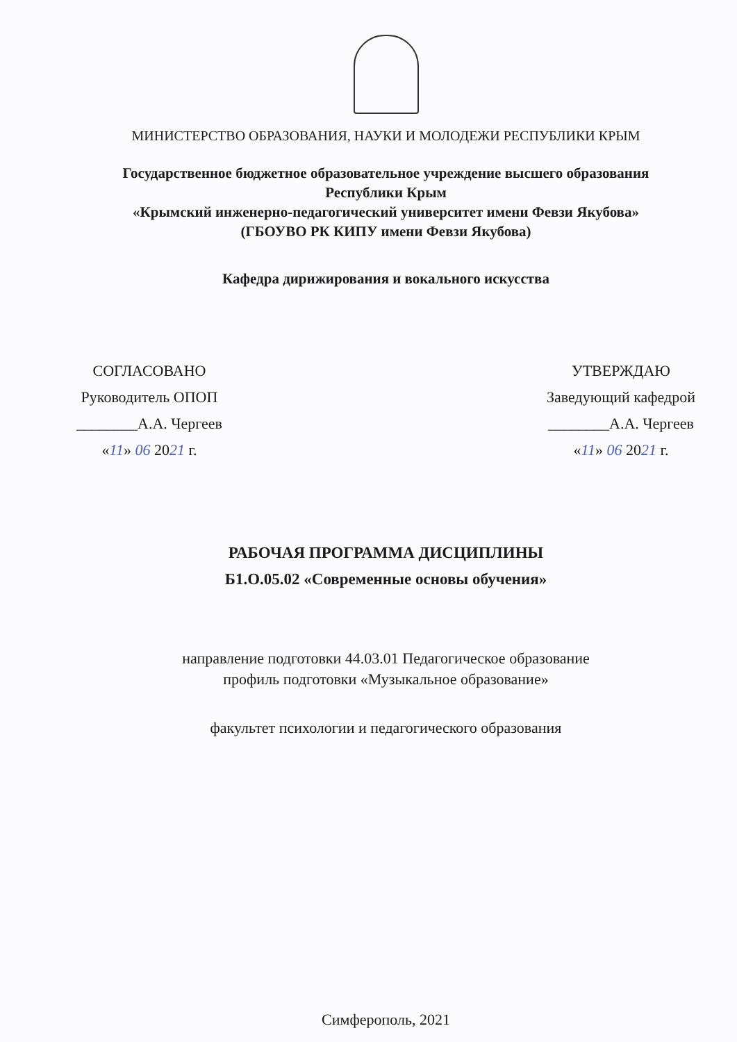МИНИСТЕРСТВО ОБРАЗОВАНИЯ, НАУКИ И МОЛОДЕЖИ РЕСПУБЛИКИ КРЫМ
Государственное бюджетное образовательное учреждение высшего образования
Республики Крым
«Крымский инженерно-педагогический университет имени Февзи Якубова»
(ГБОУВО РК КИПУ имени Февзи Якубова)
Кафедра дирижирования и вокального искусства
СОГЛАСОВАНО
Руководитель ОПОП
________А.А. Чергеев
«11» 06 2021 г.
УТВЕРЖДАЮ
Заведующий кафедрой
________А.А. Чергеев
«11» 06 2021 г.
РАБОЧАЯ ПРОГРАММА ДИСЦИПЛИНЫ
Б1.О.05.02 «Современные основы обучения»
направление подготовки 44.03.01 Педагогическое образование
профиль подготовки «Музыкальное образование»
факультет психологии и педагогического образования
Симферополь, 2021